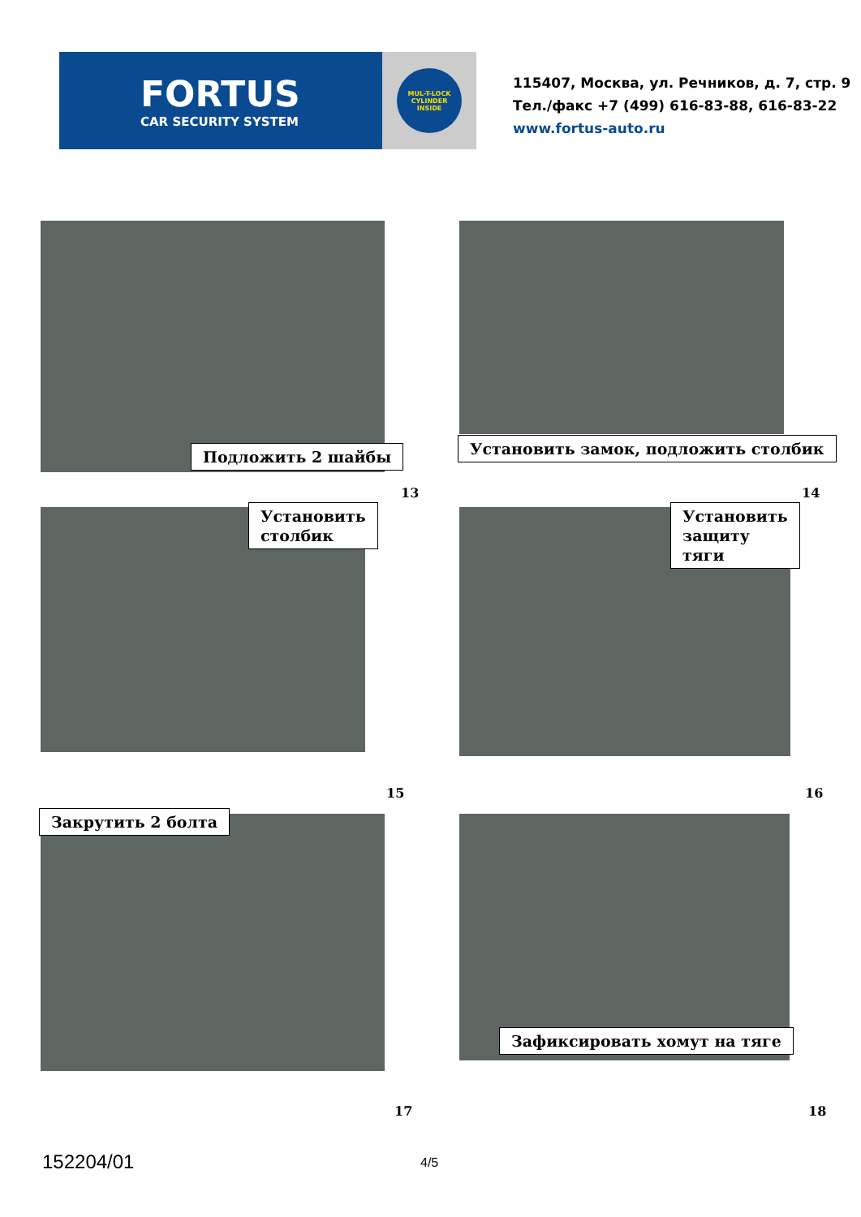FORTUS
CAR SECURITY SYSTEM
MUL-T-LOCK
CYLINDER
INSIDE
115407, Москва, ул. Речников, д. 7, стр. 9
Тел./факс +7 (499) 616-83-88, 616-83-22
www.fortus-auto.ru
Подложить 2 шайбы
Установить замок, подложить столбик
13 14
Установить
столбик
Установить
защиту
тяги
15 16
Закрутить 2 болта
Зафиксировать хомут на тяге
17 18
152204/01 4/5